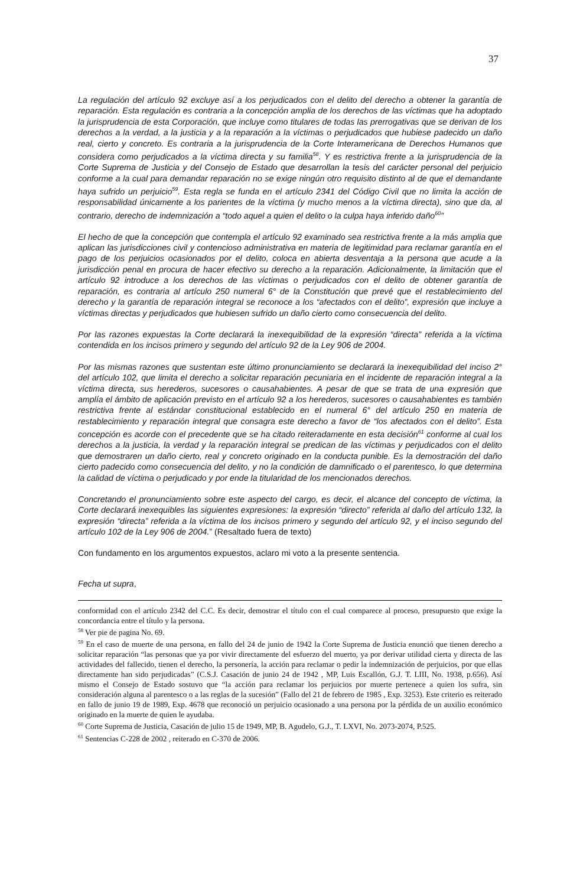37
La regulación del artículo 92 excluye así a los perjudicados con el delito del derecho a obtener la garantía de reparación. Esta regulación es contraria a la concepción amplia de los derechos de las víctimas que ha adoptado la jurisprudencia de esta Corporación, que incluye como titulares de todas las prerrogativas que se derivan de los derechos a la verdad, a la justicia y a la reparación a la víctimas o perjudicados que hubiese padecido un daño real, cierto y concreto. Es contraria a la jurisprudencia de la Corte Interamericana de Derechos Humanos que considera como perjudicados a la víctima directa y su familia<sup>58</sup>. Y es restrictiva frente a la jurisprudencia de la Corte Suprema de Justicia y del Consejo de Estado que desarrollan la tesis del carácter personal del perjuicio conforme a la cual para demandar reparación no se exige ningún otro requisito distinto al de que el demandante haya sufrido un perjuicio<sup>59</sup>. Esta regla se funda en el artículo 2341 del Código Civil que no limita la acción de responsabilidad únicamente a los parientes de la víctima (y mucho menos a la víctima directa), sino que da, al contrario, derecho de indemnización a “todo aquel a quien el delito o la culpa haya inferido daño<sup>60</sup>”
El hecho de que la concepción que contempla el artículo 92 examinado sea restrictiva frente a la más amplia que aplican las jurisdicciones civil y contencioso administrativa en materia de legitimidad para reclamar garantía en el pago de los perjuicios ocasionados por el delito, coloca en abierta desventaja a la persona que acude a la jurisdicción penal en procura de hacer efectivo su derecho a la reparación. Adicionalmente, la limitación que el artículo 92 introduce a los derechos de las víctimas o perjudicados con el delito de obtener garantía de reparación, es contraria al artículo 250 numeral 6° de la Constitución que prevé que el restablecimiento del derecho y la garantía de reparación integral se reconoce a los “afectados con el delito”, expresión que incluye a víctimas directas y perjudicados que hubiesen sufrido un daño cierto como consecuencia del delito.
Por las razones expuestas la Corte declarará la inexequibilidad de la expresión “directa” referida a la víctima contendida en los incisos primero y segundo del artículo 92 de la Ley 906 de 2004.
Por las mismas razones que sustentan este último pronunciamiento se declarará la inexequibilidad del inciso 2° del artículo 102, que limita el derecho a solicitar reparación pecuniaria en el incidente de reparación integral a la víctima directa, sus herederos, sucesores o causahabientes. A pesar de que se trata de una expresión que amplía el ámbito de aplicación previsto en el artículo 92 a los herederos, sucesores o causahabientes es también restrictiva frente al estándar constitucional establecido en el numeral 6° del artículo 250 en materia de restablecimiento y reparación integral que consagra este derecho a favor de “los afectados con el delito”. Esta concepción es acorde con el precedente que se ha citado reiteradamente en esta decisión<sup>61</sup> conforme al cual los derechos a la justicia, la verdad y la reparación integral se predican de las víctimas y perjudicados con el delito que demostraren un daño cierto, real y concreto originado en la conducta punible. Es la demostración del daño cierto padecido como consecuencia del delito, y no la condición de damnificado o el parentesco, lo que determina la calidad de víctima o perjudicado y por ende la titularidad de los mencionados derechos.
Concretando el pronunciamiento sobre este aspecto del cargo, es decir, el alcance del concepto de víctima, la Corte declarará inexequibles las siguientes expresiones: la expresión “directo” referida al daño del artículo 132, la expresión “directa” referida a la víctima de los incisos primero y segundo del artículo 92, y el inciso segundo del artículo 102 de la Ley 906 de 2004.” (Resaltado fuera de texto)
Con fundamento en los argumentos expuestos, aclaro mi voto a la presente sentencia.
Fecha ut supra,
conformidad con el artículo 2342 del C.C. Es decir, demostrar el título con el cual comparece al proceso, presupuesto que exige la concordancia entre el título y la persona.
<sup>58</sup> Ver pie de pagina No. 69.
<sup>59</sup> En el caso de muerte de una persona, en fallo del 24 de junio de 1942 la Corte Suprema de Justicia enunció que tienen derecho a solicitar reparación “las personas que ya por vivir directamente del esfuerzo del muerto, ya por derivar utilidad cierta y directa de las actividades del fallecido, tienen el derecho, la personería, la acción para reclamar o pedir la indemnización de perjuicios, por que ellas directamente han sido perjudicadas” (C.S.J. Casación de junio 24 de 1942 , MP, Luis Escallón, G.J. T. LIII, No. 1938, p.656). Así mismo el Consejo de Estado sostuvo que “la acción para reclamar los perjuicios por muerte pertenece a quien los sufra, sin consideración alguna al parentesco o a las reglas de la sucesión” (Fallo del 21 de febrero de 1985 , Exp. 3253). Este criterio es reiterado en fallo de junio 19 de 1989, Exp. 4678 que reconoció un perjuicio ocasionado a una persona por la pérdida de un auxilio económico originado en la muerte de quien le ayudaba.
<sup>60</sup> Corte Suprema de Justicia, Casación de julio 15 de 1949, MP, B. Agudelo, G.J., T. LXVI, No. 2073-2074, P.525.
<sup>61</sup> Sentencias C-228 de 2002 , reiterado en C-370 de 2006.